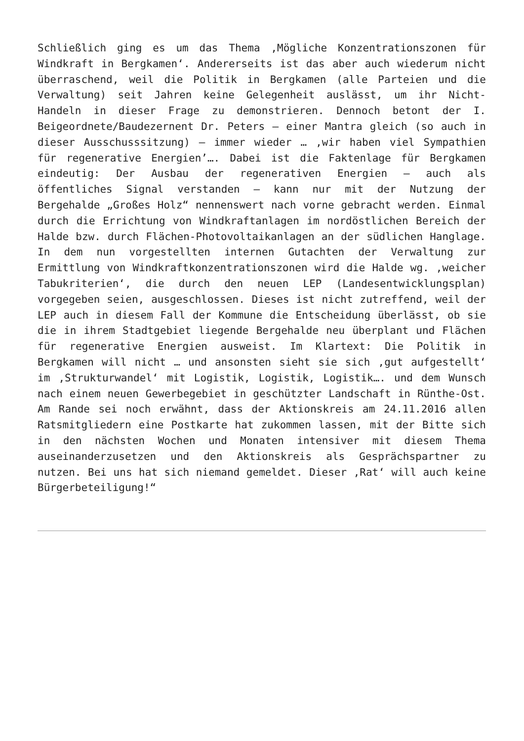Schließlich ging es um das Thema ‚Mögliche Konzentrationszonen für Windkraft in Bergkamen‘. Andererseits ist das aber auch wiederum nicht überraschend, weil die Politik in Bergkamen (alle Parteien und die Verwaltung) seit Jahren keine Gelegenheit auslässt, um ihr Nicht-Handeln in dieser Frage zu demonstrieren. Dennoch betont der I. Beigeordnete/Baudezernent Dr. Peters – einer Mantra gleich (so auch in dieser Ausschusssitzung) – immer wieder … ‚wir haben viel Sympathien für regenerative Energien’…. Dabei ist die Faktenlage für Bergkamen eindeutig: Der Ausbau der regenerativen Energien – auch als öffentliches Signal verstanden – kann nur mit der Nutzung der Bergehalde „Großes Holz“ nennenswert nach vorne gebracht werden. Einmal durch die Errichtung von Windkraftanlagen im nordöstlichen Bereich der Halde bzw. durch Flächen-Photovoltaikanlagen an der südlichen Hanglage. In dem nun vorgestellten internen Gutachten der Verwaltung zur Ermittlung von Windkraftkonzentrationszonen wird die Halde wg. ‚weicher Tabukriterien‘, die durch den neuen LEP (Landesentwicklungsplan) vorgegeben seien, ausgeschlossen. Dieses ist nicht zutreffend, weil der LEP auch in diesem Fall der Kommune die Entscheidung überlässt, ob sie die in ihrem Stadtgebiet liegende Bergehalde neu überplant und Flächen für regenerative Energien ausweist. Im Klartext: Die Politik in Bergkamen will nicht … und ansonsten sieht sie sich ‚gut aufgestellt‘ im ‚Strukturwandel‘ mit Logistik, Logistik, Logistik…. und dem Wunsch nach einem neuen Gewerbegebiet in geschützter Landschaft in Rünthe-Ost. Am Rande sei noch erwähnt, dass der Aktionskreis am 24.11.2016 allen Ratsmitgliedern eine Postkarte hat zukommen lassen, mit der Bitte sich in den nächsten Wochen und Monaten intensiver mit diesem Thema auseinanderzusetzen und den Aktionskreis als Gesprächspartner zu nutzen. Bei uns hat sich niemand gemeldet. Dieser ‚Rat‘ will auch keine Bürgerbeteiligung!“